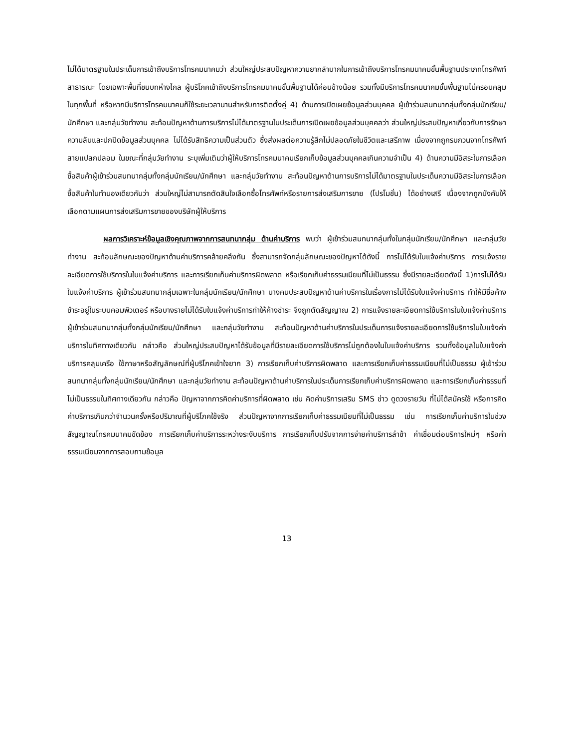ไม่ได้มาตรฐานในประเด็นการเข้าถึงบริการโทรคมนาคมว่า ส่วนใหญ่ประสบปัญหาความยากลำบากในการเข้าถึงบริการโทรคมนาคมขั้นพื้นฐานประเภทโทรศัพท์สาธารณะ โดยเฉพาะพื้นที่ชนบทห่างไกล ผู้บริโภคเข้าถึงบริการโทรคมนาคมขั้นพื้นฐานได้ค่อนข้างน้อย รวมทั้งมีบริการโทรคมนาคมขั้นพื้นฐานไม่ครอบคลุมในทุกพื้นที่ หรือหากมีบริการโทรคมนาคมก็ใช้ระยะเวลานานสำหรับการติดตั้งคู่ 4) ด้านการเปิดเผยข้อมูลส่วนบุคคล ผู้เข้าร่วมสนทนากลุ่มทั้งกลุ่มนักเรียน/นักศึกษา และกลุ่มวัยทำงาน สะท้อนปัญหาด้านการบริการไม่ได้มาตรฐานในประเด็นการเปิดเผยข้อมูลส่วนบุคคลว่า ส่วนใหญ่ประสบปัญหาเกี่ยวกับการรักษาความลับและปกปิดข้อมูลส่วนบุคคล ไม่ได้รับสิทธิความเป็นส่วนตัว ซึ่งส่งผลต่อความรู้สึกไม่ปลอดภัยในชีวิตและเสรีภาพ เนื่องจากถูกรบกวนจากโทรศัพท์สายแปลกปลอม ในขณะที่กลุ่มวัยทำงาน ระบุเพิ่มเติมว่าผู้ให้บริการโทรคมนาคมเรียกเก็บข้อมูลส่วนบุคคลเกินความจำเป็น 4) ด้านความมีอิสระในการเลือกซื้อสินค้าผู้เข้าร่วมสนทนากลุ่มทั้งกลุ่มนักเรียน/นักศึกษา และกลุ่มวัยทำงาน สะท้อนปัญหาด้านการบริการไม่ได้มาตรฐานในประเด็นความมีอิสระในการเลือกซื้อสินค้าในทำนองเดียวกันว่า ส่วนใหญ่ไม่สามารถตัดสินใจเลือกซื้อโทรศัพท์หรือรายการส่งเสริมการขาย (โปรโมชั่น) ได้อย่างเสรี เนื่องจากถูกบังคับให้เลือกตามแผนการส่งเสริมการขายของบริษัทผู้ให้บริการ
ผลการวิเคราะห์ข้อมูลเชิงคุณภาพจากการสนทนากลุ่ม ด้านค่าบริการ พบว่า ผู้เข้าร่วมสนทนากลุ่มทั้งในกลุ่มนักเรียน/นักศึกษา และกลุ่มวัยทำงาน สะท้อนลักษณะของปัญหาด้านค่าบริการคล้ายคลึงกัน ซึ่งสามารถจัดกลุ่มลักษณะของปัญหาได้ดังนี้ การไม่ได้รับใบแจ้งค่าบริการ การแจ้งรายละเอียดการใช้บริการในใบแจ้งค่าบริการ และการเรียกเก็บค่าบริการผิดพลาด หรือเรียกเก็บค่าธรรมเนียมที่ไม่เป็นธรรม ซึ่งมีรายละเอียดดังนี้ 1)การไม่ได้รับใบแจ้งค่าบริการ ผู้เข้าร่วมสนทนากลุ่มเฉพาะในกลุ่มนักเรียน/นักศึกษา บางคนประสบปัญหาด้านค่าบริการในเรื่องการไม่ได้รับใบแจ้งค่าบริการ ทำให้มีชื่อค้างชำระอยู่ในระบบคอมพิวเตอร์ หรือบางรายไม่ได้รับใบแจ้งค่าบริการทำให้ค้างชำระ จึงถูกตัดสัญญาณ 2) การแจ้งรายละเอียดการใช้บริการในใบแจ้งค่าบริการ ผู้เข้าร่วมสนทนากลุ่มทั้งกลุ่มนักเรียน/นักศึกษา และกลุ่มวัยทำงาน สะท้อนปัญหาด้านค่าบริการในประเด็นการแจ้งรายละเอียดการใช้บริการในใบแจ้งค่าบริการในทิศทางเดียวกัน กล่าวคือ ส่วนใหญ่ประสบปัญหาได้รับข้อมูลที่มีรายละเอียดการใช้บริการไม่ถูกต้องในใบแจ้งค่าบริการ รวมทั้งข้อมูลในใบแจ้งค่าบริการคลุมเครือ ใช้ภาษาหรือสัญลักษณ์ที่ผู้บริโภคเข้าใจยาก 3) การเรียกเก็บค่าบริการผิดพลาด และการเรียกเก็บค่าธรรมเนียมที่ไม่เป็นธรรม ผู้เข้าร่วมสนทนากลุ่มทั้งกลุ่มนักเรียน/นักศึกษา และกลุ่มวัยทำงาน สะท้อนปัญหาด้านค่าบริการในประเด็นการเรียกเก็บค่าบริการผิดพลาด และการเรียกเก็บค่าธรรมที่ไม่เป็นธรรมในทิศทางเดียวกัน กล่าวคือ ปัญหาจากการคิดค่าบริการที่ผิดพลาด เช่น คิดค่าบริการเสริม SMS ข่าว ดูดวงรายวัน ที่ไม่ได้สมัครใช้ หรือการคิดค่าบริการเกินกว่าจำนวนครั้งหรือปริมาณที่ผู้บริโภคใช้จริง ส่วนปัญหาจากการเรียกเก็บค่าธรรมเนียมที่ไม่เป็นธรรม เช่น การเรียกเก็บค่าบริการในช่วงสัญญาณโทรคมนาคมขัดข้อง การเรียกเก็บค่าบริการระหว่างระงับบริการ การเรียกเก็บปรับจากการจ่ายค่าบริการล่าช้า ค่าเชื่อมต่อบริการใหม่ๆ หรือค่าธรรมเนียมจากการสอบถามข้อมูล
13